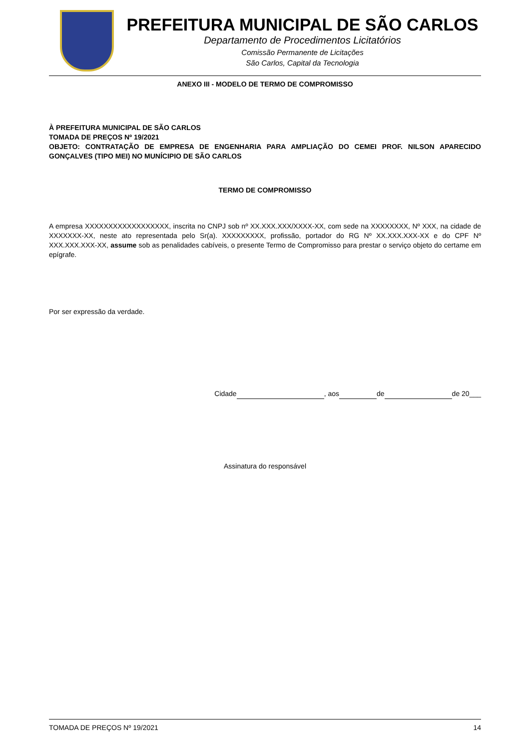PREFEITURA MUNICIPAL DE SÃO CARLOS
Departamento de Procedimentos Licitatórios
Comissão Permanente de Licitações
São Carlos, Capital da Tecnologia
ANEXO III - MODELO DE TERMO DE COMPROMISSO
À PREFEITURA MUNICIPAL DE SÃO CARLOS
TOMADA DE PREÇOS Nº 19/2021
OBJETO: CONTRATAÇÃO DE EMPRESA DE ENGENHARIA PARA AMPLIAÇÃO DO CEMEI PROF. NILSON APARECIDO GONÇALVES (TIPO MEI) NO MUNÍCIPIO DE SÃO CARLOS
TERMO DE COMPROMISSO
A empresa XXXXXXXXXXXXXXXXXX, inscrita no CNPJ sob nº XX.XXX.XXX/XXXX-XX, com sede na XXXXXXXX, Nº XXX, na cidade de XXXXXXX-XX, neste ato representada pelo Sr(a). XXXXXXXXX, profissão, portador do RG Nº XX.XXX.XXX-XX e do CPF Nº XXX.XXX.XXX-XX, assume sob as penalidades cabíveis, o presente Termo de Compromisso para prestar o serviço objeto do certame em epígrafe.
Por ser expressão da verdade.
Cidade , aos de de 20___
Assinatura do responsável
TOMADA DE PREÇOS Nº 19/2021 14